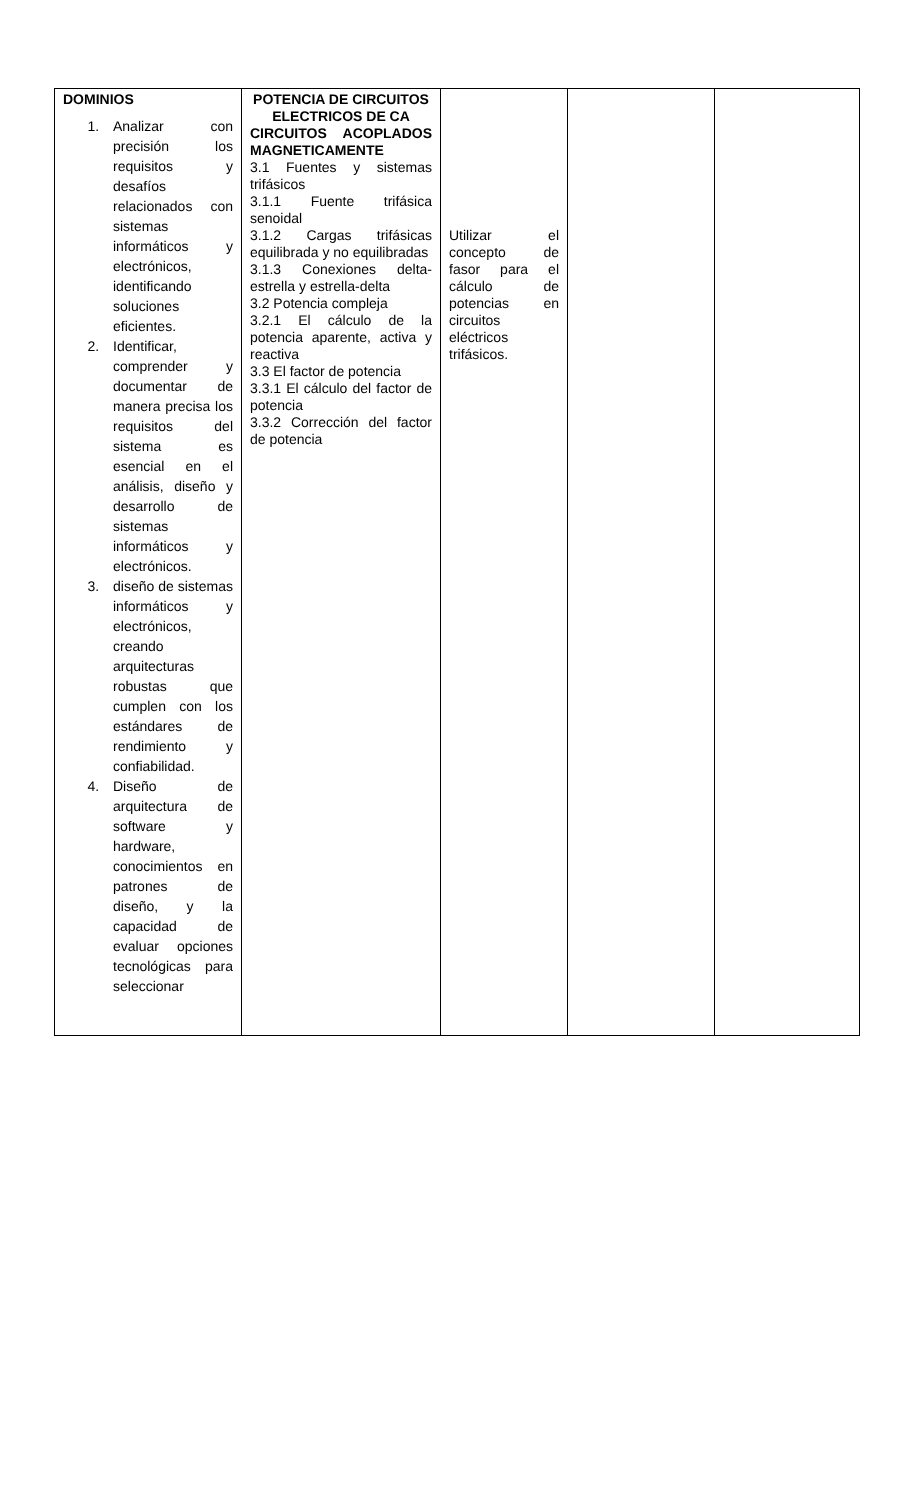| DOMINIOS 1. Analizar con precisión los requisitos y desafíos relacionados con sistemas informáticos y electrónicos, identificando soluciones eficientes. 2. Identificar, comprender y documentar de manera precisa los requisitos del sistema es esencial en el análisis, diseño y desarrollo de sistemas informáticos y electrónicos. 3. diseño de sistemas informáticos y electrónicos, creando arquitecturas robustas que cumplen con los estándares de rendimiento y confiabilidad. 4. Diseño de arquitectura de software y hardware, conocimientos en patrones de diseño, y la capacidad de evaluar opciones tecnológicas para seleccionar | POTENCIA DE CIRCUITOS ELECTRICOS DE CA CIRCUITOS ACOPLADOS MAGNETICAMENTE 3.1 Fuentes y sistemas trifásicos 3.1.1 Fuente trifásica senoidal 3.1.2 Cargas trifásicas equilibrada y no equilibradas 3.1.3 Conexiones delta-estrella y estrella-delta 3.2 Potencia compleja 3.2.1 El cálculo de la potencia aparente, activa y reactiva 3.3 El factor de potencia 3.3.1 El cálculo del factor de potencia 3.3.2 Corrección del factor de potencia | Utilizar el concepto de fasor para el cálculo de potencias en circuitos eléctricos trifásicos. | | |